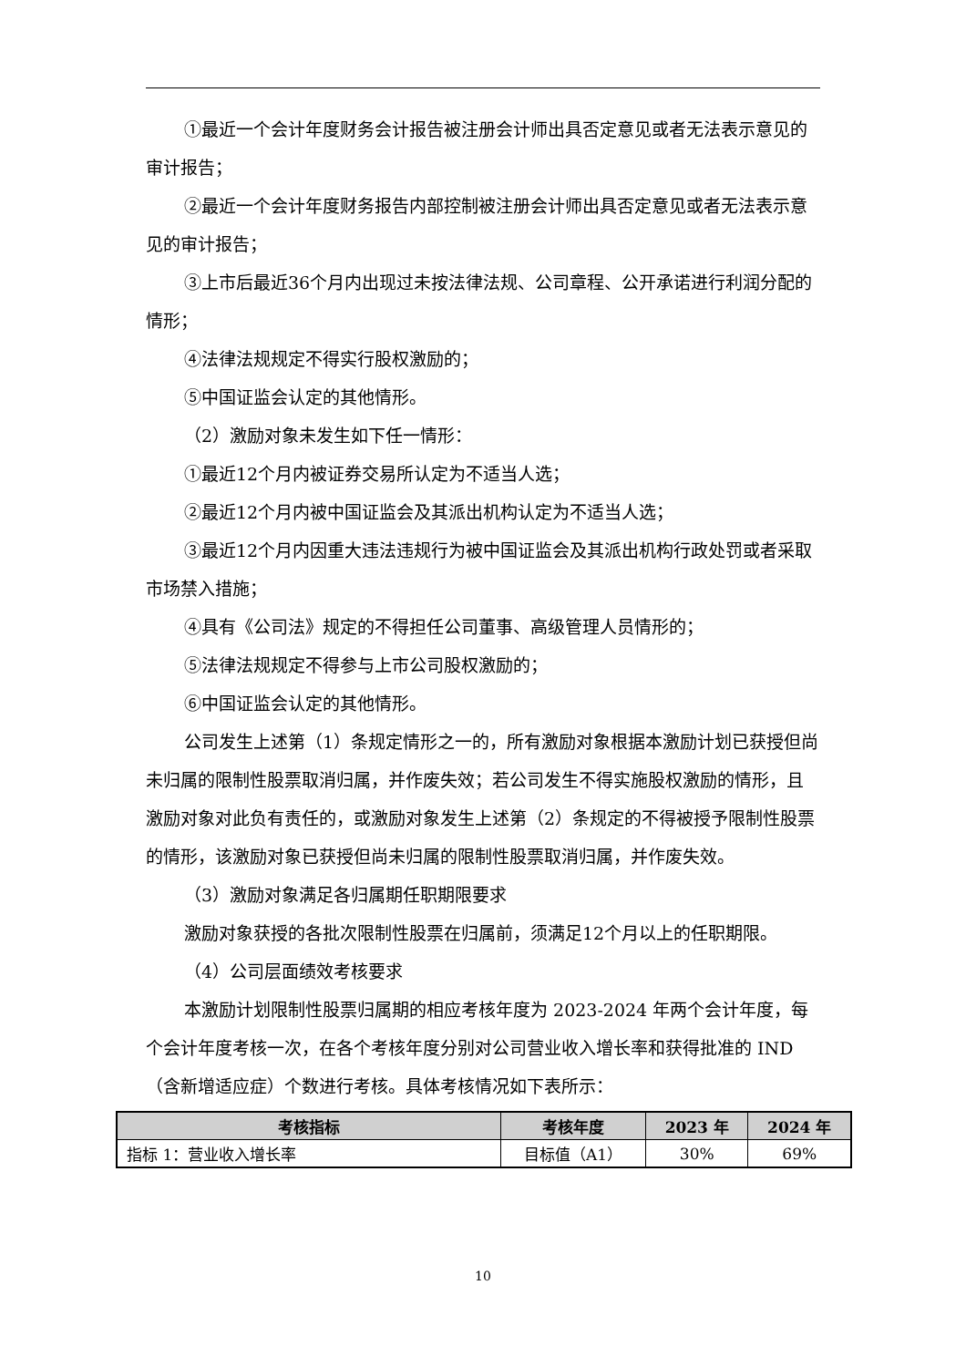①最近一个会计年度财务会计报告被注册会计师出具否定意见或者无法表示意见的审计报告；
②最近一个会计年度财务报告内部控制被注册会计师出具否定意见或者无法表示意见的审计报告；
③上市后最近36个月内出现过未按法律法规、公司章程、公开承诺进行利润分配的情形；
④法律法规规定不得实行股权激励的；
⑤中国证监会认定的其他情形。
（2）激励对象未发生如下任一情形：
①最近12个月内被证券交易所认定为不适当人选；
②最近12个月内被中国证监会及其派出机构认定为不适当人选；
③最近12个月内因重大违法违规行为被中国证监会及其派出机构行政处罚或者采取市场禁入措施；
④具有《公司法》规定的不得担任公司董事、高级管理人员情形的；
⑤法律法规规定不得参与上市公司股权激励的；
⑥中国证监会认定的其他情形。
公司发生上述第（1）条规定情形之一的，所有激励对象根据本激励计划已获授但尚未归属的限制性股票取消归属，并作废失效；若公司发生不得实施股权激励的情形，且激励对象对此负有责任的，或激励对象发生上述第（2）条规定的不得被授予限制性股票的情形，该激励对象已获授但尚未归属的限制性股票取消归属，并作废失效。
（3）激励对象满足各归属期任职期限要求
激励对象获授的各批次限制性股票在归属前，须满足12个月以上的任职期限。
（4）公司层面绩效考核要求
本激励计划限制性股票归属期的相应考核年度为 2023-2024 年两个会计年度，每个会计年度考核一次，在各个考核年度分别对公司营业收入增长率和获得批准的 IND（含新增适应症）个数进行考核。具体考核情况如下表所示：
| 考核指标 | 考核年度 | 2023 年 | 2024 年 |
| --- | --- | --- | --- |
| 指标 1：营业收入增长率 | 目标值（A1） | 30% | 69% |
10